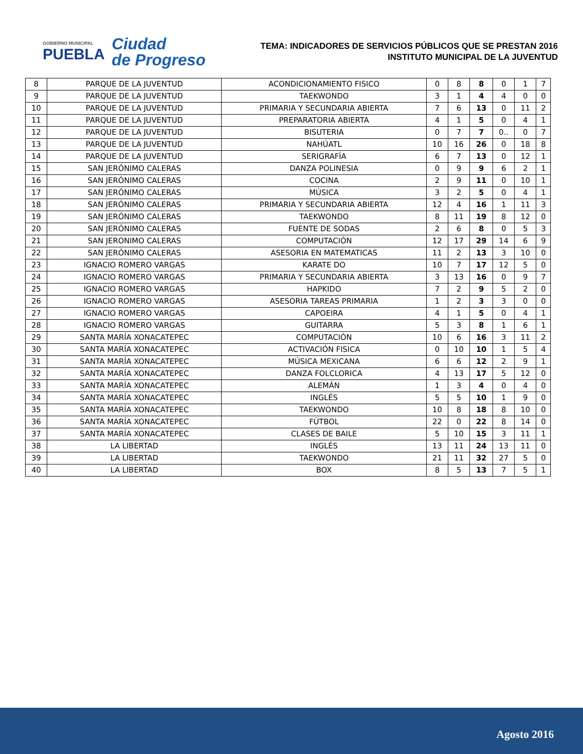GOBIERNO MUNICIPAL
PUEBLA
Ciudad
de Progreso
TEMA: INDICADORES DE SERVICIOS PÚBLICOS QUE SE PRESTAN 2016
INSTITUTO MUNICIPAL DE LA JUVENTUD
| 8 | PARQUE DE LA JUVENTUD | ACONDICIONAMIENTO FISICO | 0 | 8 | 8 | 0 | 1 | 7 |
| 9 | PARQUE DE LA JUVENTUD | TAEKWONDO | 3 | 1 | 4 | 4 | 0 | 0 |
| 10 | PARQUE DE LA JUVENTUD | PRIMARIA Y SECUNDARIA ABIERTA | 7 | 6 | 13 | 0 | 11 | 2 |
| 11 | PARQUE DE LA JUVENTUD | PREPARATORIA ABIERTA | 4 | 1 | 5 | 0 | 4 | 1 |
| 12 | PARQUE DE LA JUVENTUD | BISUTERIA | 0 | 7 | 7 | 0.. | 0 | 7 |
| 13 | PARQUE DE LA JUVENTUD | NAHÚATL | 10 | 16 | 26 | 0 | 18 | 8 |
| 14 | PARQUE DE LA JUVENTUD | SERIGRAFÍA | 6 | 7 | 13 | 0 | 12 | 1 |
| 15 | SAN JERÓNIMO CALERAS | DANZA POLINESIA | 0 | 9 | 9 | 6 | 2 | 1 |
| 16 | SAN JERÓNIMO CALERAS | COCINA | 2 | 9 | 11 | 0 | 10 | 1 |
| 17 | SAN JERÓNIMO CALERAS | MÚSICA | 3 | 2 | 5 | 0 | 4 | 1 |
| 18 | SAN JERÓNIMO CALERAS | PRIMARIA Y SECUNDARIA ABIERTA | 12 | 4 | 16 | 1 | 11 | 3 |
| 19 | SAN JERÓNIMO CALERAS | TAEKWONDO | 8 | 11 | 19 | 8 | 12 | 0 |
| 20 | SAN JERÓNIMO CALERAS | FUENTE DE SODAS | 2 | 6 | 8 | 0 | 5 | 3 |
| 21 | SAN JERONIMO CALERAS | COMPUTACIÓN | 12 | 17 | 29 | 14 | 6 | 9 |
| 22 | SAN JERÓNIMO CALERAS | ASESORIA EN MATEMATICAS | 11 | 2 | 13 | 3 | 10 | 0 |
| 23 | IGNACIO ROMERO VARGAS | KARATE DO | 10 | 7 | 17 | 12 | 5 | 0 |
| 24 | IGNACIO ROMERO VARGAS | PRIMARIA Y SECUNDARIA ABIERTA | 3 | 13 | 16 | 0 | 9 | 7 |
| 25 | IGNACIO ROMERO VARGAS | HAPKIDO | 7 | 2 | 9 | 5 | 2 | 0 |
| 26 | IGNACIO ROMERO VARGAS | ASESORIA TAREAS PRIMARIA | 1 | 2 | 3 | 3 | 0 | 0 |
| 27 | IGNACIO ROMERO VARGAS | CAPOEIRA | 4 | 1 | 5 | 0 | 4 | 1 |
| 28 | IGNACIO ROMERO VARGAS | GUITARRA | 5 | 3 | 8 | 1 | 6 | 1 |
| 29 | SANTA MARÍA XONACATEPEC | COMPUTACIÓN | 10 | 6 | 16 | 3 | 11 | 2 |
| 30 | SANTA MARÍA XONACATEPEC | ACTIVACIÓN FISICA | 0 | 10 | 10 | 1 | 5 | 4 |
| 31 | SANTA MARÍA XONACATEPEC | MÚSICA MEXICANA | 6 | 6 | 12 | 2 | 9 | 1 |
| 32 | SANTA MARÍA XONACATEPEC | DANZA FOLCLORICA | 4 | 13 | 17 | 5 | 12 | 0 |
| 33 | SANTA MARÍA XONACATEPEC | ALEMÁN | 1 | 3 | 4 | 0 | 4 | 0 |
| 34 | SANTA MARÍA XONACATEPEC | INGLÉS | 5 | 5 | 10 | 1 | 9 | 0 |
| 35 | SANTA MARÍA XONACATEPEC | TAEKWONDO | 10 | 8 | 18 | 8 | 10 | 0 |
| 36 | SANTA MARÍA XONACATEPEC | FÚTBOL | 22 | 0 | 22 | 8 | 14 | 0 |
| 37 | SANTA MARÍA XONACATEPEC | CLASES DE BAILE | 5 | 10 | 15 | 3 | 11 | 1 |
| 38 | LA LIBERTAD | INGLÉS | 13 | 11 | 24 | 13 | 11 | 0 |
| 39 | LA LIBERTAD | TAEKWONDO | 21 | 11 | 32 | 27 | 5 | 0 |
| 40 | LA LIBERTAD | BOX | 8 | 5 | 13 | 7 | 5 | 1 |
Agosto 2016